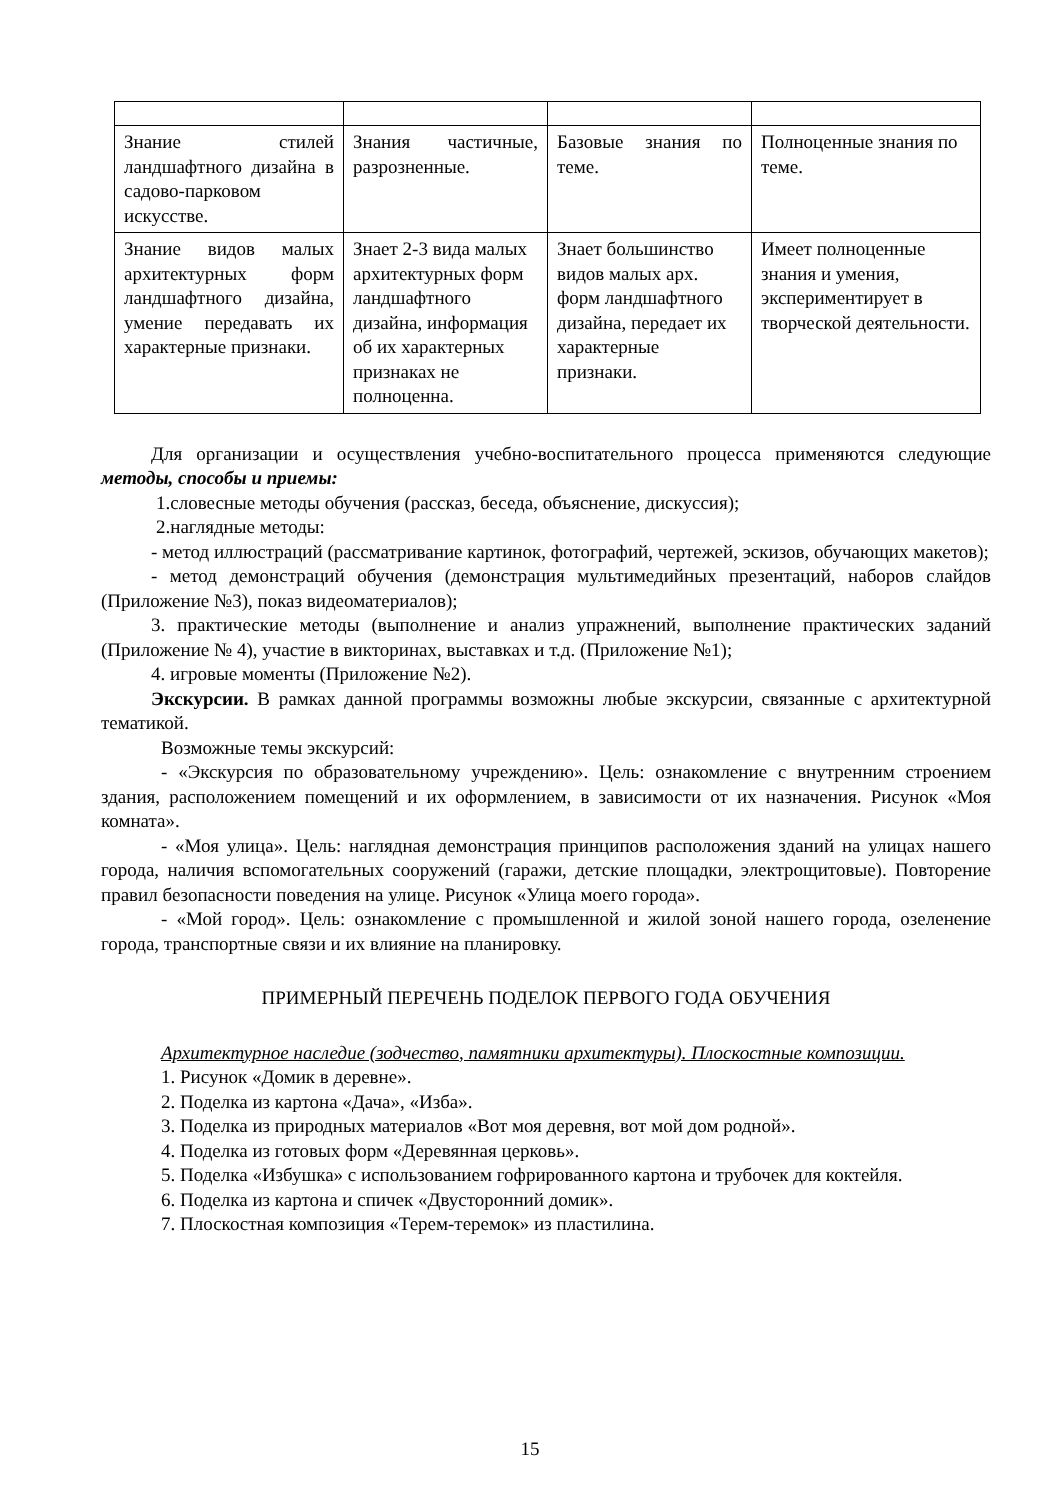| Знание стилей ландшафтного дизайна в садово-парковом искусстве. | Знания частичные, разрозненные. | Базовые знания по теме. | Полноценные знания по теме. |
| Знание видов малых архитектурных форм ландшафтного дизайна, умение передавать их характерные признаки. | Знает 2-3 вида малых архитектурных форм ландшафтного дизайна, информация об их характерных признаках не полноценна. | Знает большинство видов малых арх. форм ландшафтного дизайна, передает их характерные признаки. | Имеет полноценные знания и умения, экспериментирует в творческой деятельности. |
Для организации и осуществления учебно-воспитательного процесса применяются следующие методы, способы и приемы:
1.словесные методы обучения (рассказ, беседа, объяснение, дискуссия);
2.наглядные методы:
- метод иллюстраций (рассматривание картинок, фотографий, чертежей, эскизов, обучающих макетов);
- метод демонстраций обучения (демонстрация мультимедийных презентаций, наборов слайдов (Приложение №3), показ видеоматериалов);
3. практические методы (выполнение и анализ упражнений, выполнение практических заданий (Приложение № 4), участие в викторинах, выставках и т.д. (Приложение №1);
4. игровые моменты (Приложение №2).
Экскурсии. В рамках данной программы возможны любые экскурсии, связанные с архитектурной тематикой.
Возможные темы экскурсий:
- «Экскурсия по образовательному учреждению». Цель: ознакомление с внутренним строением здания, расположением помещений и их оформлением, в зависимости от их назначения. Рисунок «Моя комната».
- «Моя улица». Цель: наглядная демонстрация принципов расположения зданий на улицах нашего города, наличия вспомогательных сооружений (гаражи, детские площадки, электрощитовые). Повторение правил безопасности поведения на улице. Рисунок «Улица моего города».
- «Мой город». Цель: ознакомление с промышленной и жилой зоной нашего города, озеленение города, транспортные связи и их влияние на планировку.
ПРИМЕРНЫЙ ПЕРЕЧЕНЬ ПОДЕЛОК ПЕРВОГО ГОДА ОБУЧЕНИЯ
Архитектурное наследие (зодчество, памятники архитектуры). Плоскостные композиции.
1. Рисунок «Домик в деревне».
2. Поделка из картона «Дача», «Изба».
3. Поделка из природных материалов «Вот моя деревня, вот мой дом родной».
4. Поделка из готовых форм «Деревянная церковь».
5. Поделка «Избушка» с использованием гофрированного картона и трубочек для коктейля.
6. Поделка из картона и спичек «Двусторонний домик».
7. Плоскостная композиция «Терем-теремок» из пластилина.
15